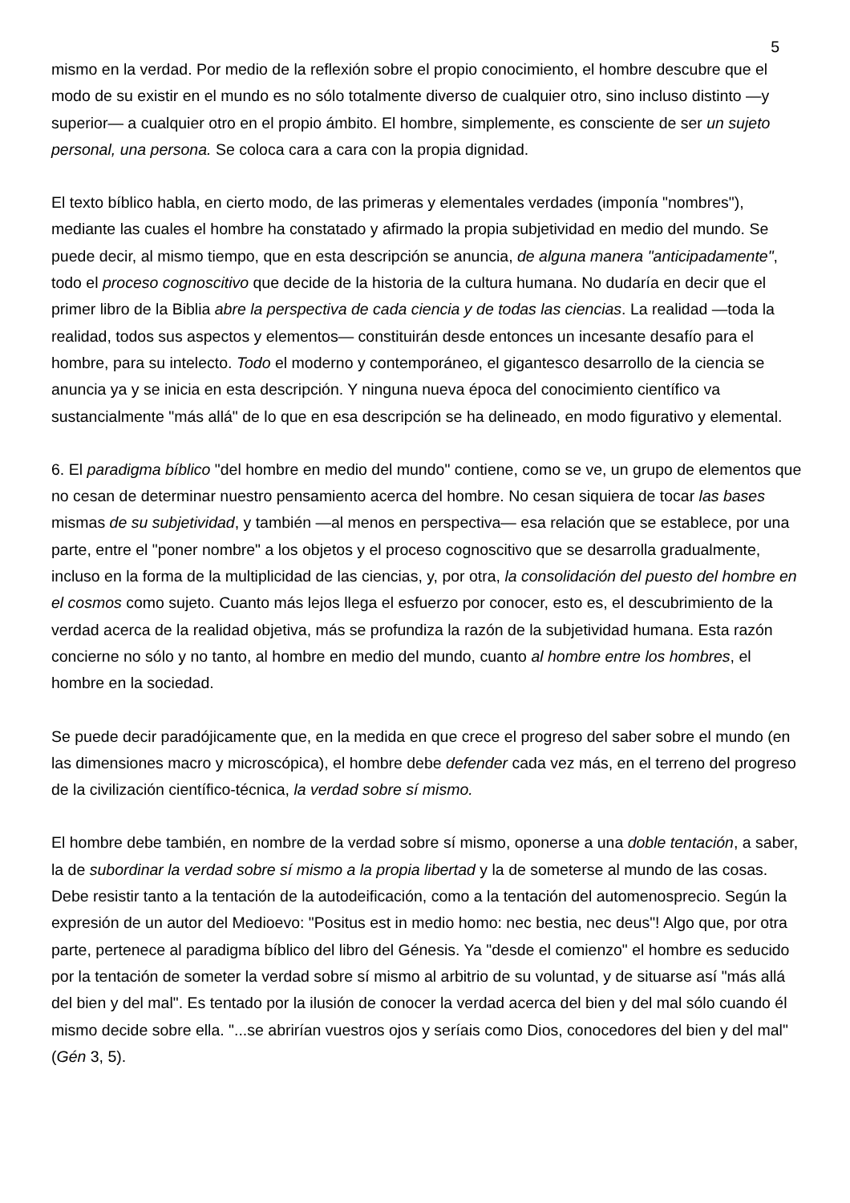5
mismo en la verdad. Por medio de la reflexión sobre el propio conocimiento, el hombre descubre que el modo de su existir en el mundo es no sólo totalmente diverso de cualquier otro, sino incluso distinto —y superior— a cualquier otro en el propio ámbito. El hombre, simplemente, es consciente de ser un sujeto personal, una persona. Se coloca cara a cara con la propia dignidad.
El texto bíblico habla, en cierto modo, de las primeras y elementales verdades (imponía "nombres"), mediante las cuales el hombre ha constatado y afirmado la propia subjetividad en medio del mundo. Se puede decir, al mismo tiempo, que en esta descripción se anuncia, de alguna manera "anticipadamente", todo el proceso cognoscitivo que decide de la historia de la cultura humana. No dudaría en decir que el primer libro de la Biblia abre la perspectiva de cada ciencia y de todas las ciencias. La realidad —toda la realidad, todos sus aspectos y elementos— constituirán desde entonces un incesante desafío para el hombre, para su intelecto. Todo el moderno y contemporáneo, el gigantesco desarrollo de la ciencia se anuncia ya y se inicia en esta descripción. Y ninguna nueva época del conocimiento científico va sustancialmente "más allá" de lo que en esa descripción se ha delineado, en modo figurativo y elemental.
6. El paradigma bíblico "del hombre en medio del mundo" contiene, como se ve, un grupo de elementos que no cesan de determinar nuestro pensamiento acerca del hombre. No cesan siquiera de tocar las bases mismas de su subjetividad, y también —al menos en perspectiva— esa relación que se establece, por una parte, entre el "poner nombre" a los objetos y el proceso cognoscitivo que se desarrolla gradualmente, incluso en la forma de la multiplicidad de las ciencias, y, por otra, la consolidación del puesto del hombre en el cosmos como sujeto. Cuanto más lejos llega el esfuerzo por conocer, esto es, el descubrimiento de la verdad acerca de la realidad objetiva, más se profundiza la razón de la subjetividad humana. Esta razón concierne no sólo y no tanto, al hombre en medio del mundo, cuanto al hombre entre los hombres, el hombre en la sociedad.
Se puede decir paradójicamente que, en la medida en que crece el progreso del saber sobre el mundo (en las dimensiones macro y microscópica), el hombre debe defender cada vez más, en el terreno del progreso de la civilización científico-técnica, la verdad sobre sí mismo.
El hombre debe también, en nombre de la verdad sobre sí mismo, oponerse a una doble tentación, a saber, la de subordinar la verdad sobre sí mismo a la propia libertad y la de someterse al mundo de las cosas. Debe resistir tanto a la tentación de la autodeificación, como a la tentación del automenosprecio. Según la expresión de un autor del Medioevo: "Positus est in medio homo: nec bestia, nec deus"! Algo que, por otra parte, pertenece al paradigma bíblico del libro del Génesis. Ya "desde el comienzo" el hombre es seducido por la tentación de someter la verdad sobre sí mismo al arbitrio de su voluntad, y de situarse así "más allá del bien y del mal". Es tentado por la ilusión de conocer la verdad acerca del bien y del mal sólo cuando él mismo decide sobre ella. "...se abrirían vuestros ojos y seríais como Dios, conocedores del bien y del mal" (Gén 3, 5).